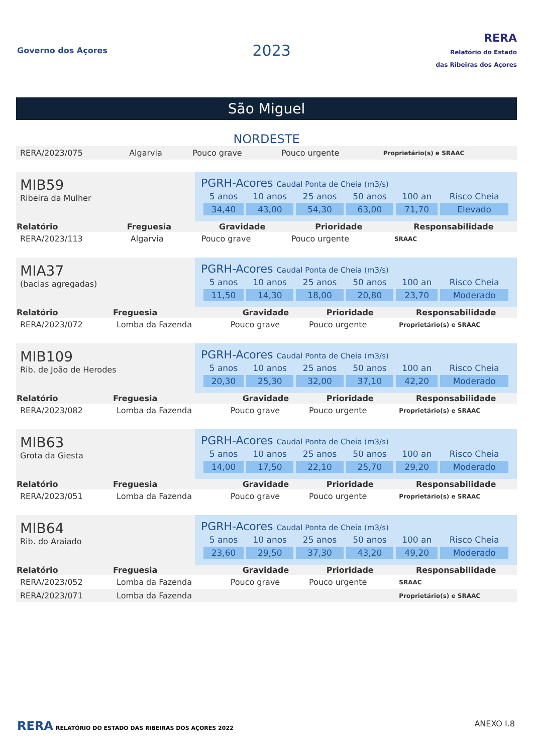Governo dos Açores
2023
RERA
Relatório do Estado
das Ribeiras dos Açores
São Miguel
NORDESTE
| RERA/2023/075 | Algarvia | Pouco grave | Pouco urgente | Proprietário(s) e SRAAC |
MIB59
Ribeira da Mulher
PGRH-Acores Caudal Ponta de Cheia (m3/s)
| 5 anos | 10 anos | 25 anos | 50 anos | 100 an | Risco Cheia |
| 34,40 | 43,00 | 54,30 | 63,00 | 71,70 | Elevado |
| Relatório | Freguesia | Gravidade | Prioridade | Responsabilidade |
| --- | --- | --- | --- | --- |
| RERA/2023/113 | Algarvia | Pouco grave | Pouco urgente | SRAAC |
MIA37
(bacias agregadas)
PGRH-Acores Caudal Ponta de Cheia (m3/s)
| 5 anos | 10 anos | 25 anos | 50 anos | 100 an | Risco Cheia |
| 11,50 | 14,30 | 18,00 | 20,80 | 23,70 | Moderado |
| Relatório | Freguesia | Gravidade | Prioridade | Responsabilidade |
| --- | --- | --- | --- | --- |
| RERA/2023/072 | Lomba da Fazenda | Pouco grave | Pouco urgente | Proprietário(s) e SRAAC |
MIB109
Rib. de João de Herodes
PGRH-Acores Caudal Ponta de Cheia (m3/s)
| 5 anos | 10 anos | 25 anos | 50 anos | 100 an | Risco Cheia |
| 20,30 | 25,30 | 32,00 | 37,10 | 42,20 | Moderado |
| Relatório | Freguesia | Gravidade | Prioridade | Responsabilidade |
| --- | --- | --- | --- | --- |
| RERA/2023/082 | Lomba da Fazenda | Pouco grave | Pouco urgente | Proprietário(s) e SRAAC |
MIB63
Grota da Giesta
PGRH-Acores Caudal Ponta de Cheia (m3/s)
| 5 anos | 10 anos | 25 anos | 50 anos | 100 an | Risco Cheia |
| 14,00 | 17,50 | 22,10 | 25,70 | 29,20 | Moderado |
| Relatório | Freguesia | Gravidade | Prioridade | Responsabilidade |
| --- | --- | --- | --- | --- |
| RERA/2023/051 | Lomba da Fazenda | Pouco grave | Pouco urgente | Proprietário(s) e SRAAC |
MIB64
Rib. do Araiado
PGRH-Acores Caudal Ponta de Cheia (m3/s)
| 5 anos | 10 anos | 25 anos | 50 anos | 100 an | Risco Cheia |
| 23,60 | 29,50 | 37,30 | 43,20 | 49,20 | Moderado |
| Relatório | Freguesia | Gravidade | Prioridade | Responsabilidade |
| --- | --- | --- | --- | --- |
| RERA/2023/052 | Lomba da Fazenda | Pouco grave | Pouco urgente | SRAAC |
| RERA/2023/071 | Lomba da Fazenda | | | Proprietário(s) e SRAAC |
RERA RELATÓRIO DO ESTADO DAS RIBEIRAS DOS AÇORES 2022
ANEXO I.8